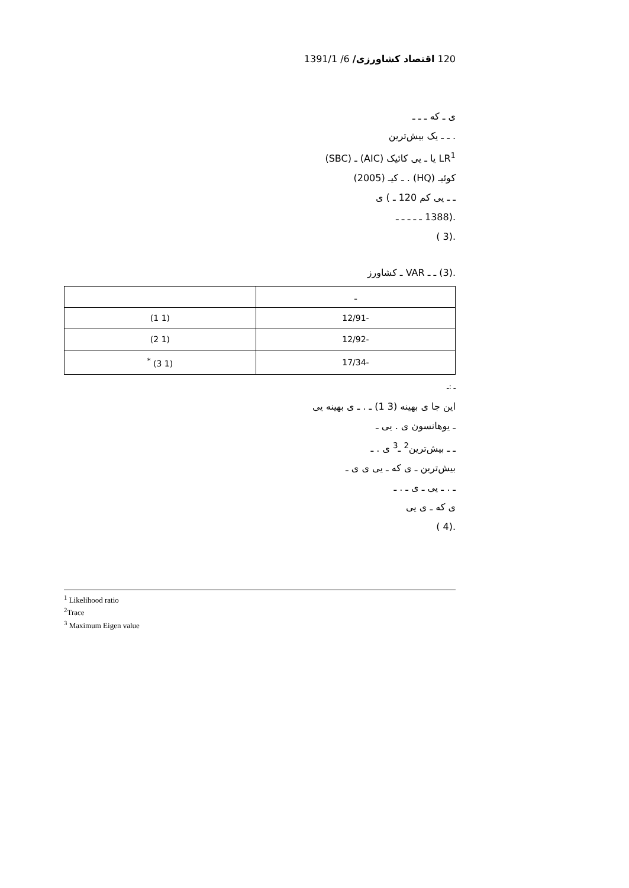120 اقتصاد کشاورزی/ 6/ 1391/1
ی ـ که ـ ـ ـ
. ـ ـ یک بیش‌ترین
LR<sup>1</sup> یا ـ یی کائیک (AIC) ـ (SBC)
کوئیـ (HQ) . ـ کیـ (2005)
ـ ـ یی کم 120 ـ ) ی
.(1388 ـ ـ ـ ـ ـ
.(3 )
.(3) ـ ـ VAR ـ کشاورز
| ـ | |
| -12/91 | (1 1) |
| -12/92 | (1 2) |
| -17/34 | (1 3) <sup>*</sup> |
ـ :ـ
این جا ی بهینه (3 1) ـ . ـ ی بهینه یی
ـ یوهانسون ی . یی ـ
ـ ـ بیش‌ترین<sup>2</sup> ـ<sup>3</sup> ی . ـ
بیش‌ترین ـ ی که ـ یی ی ی ـ
ـ . ـ یی ـ ی ـ . ـ
ی که ـ ی یی
.(4 )
<sup>1</sup> Likelihood ratio
<sup>2</sup> Trace
<sup>3</sup> Maximum Eigen value